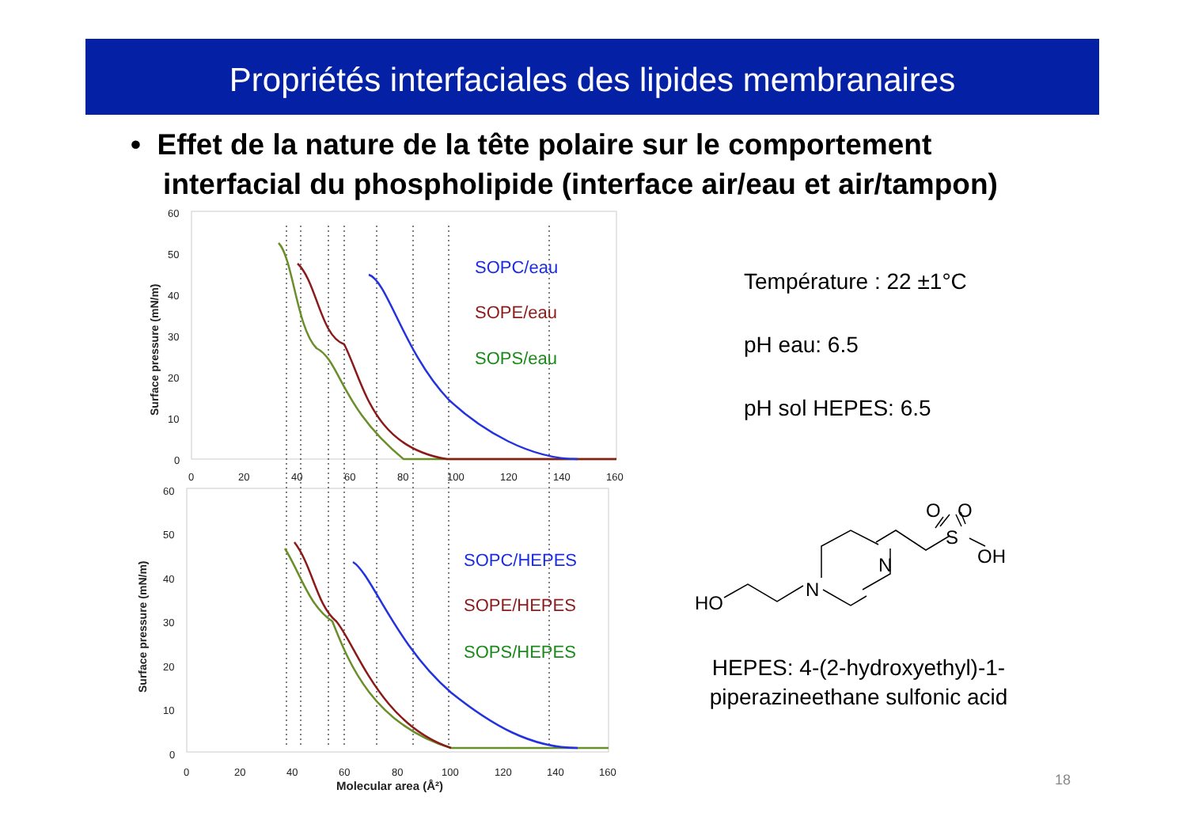Propriétés interfaciales des lipides membranaires
• Effet de la nature de la tête polaire sur le comportement
interfacial du phospholipide (interface air/eau et air/tampon)
60
50
40
30
20
10
0
0
20
40
60
80
100
120
140
160
60
50
40
30
20
10
0
0
20
40
60
80
100
120
140
160
Molecular area (Å²)
Surface pressure (mN/m)
Surface pressure (mN/m)
SOPC/eau
SOPE/eau
SOPS/eau
SOPC/HEPES
SOPE/HEPES
SOPS/HEPES
Température : 22 ±1°C
pH eau: 6.5
pH sol HEPES: 6.5
HO
N
N
S
O
O
OH
HEPES: 4-(2-hydroxyethyl)-1-piperazineethane sulfonic acid
18